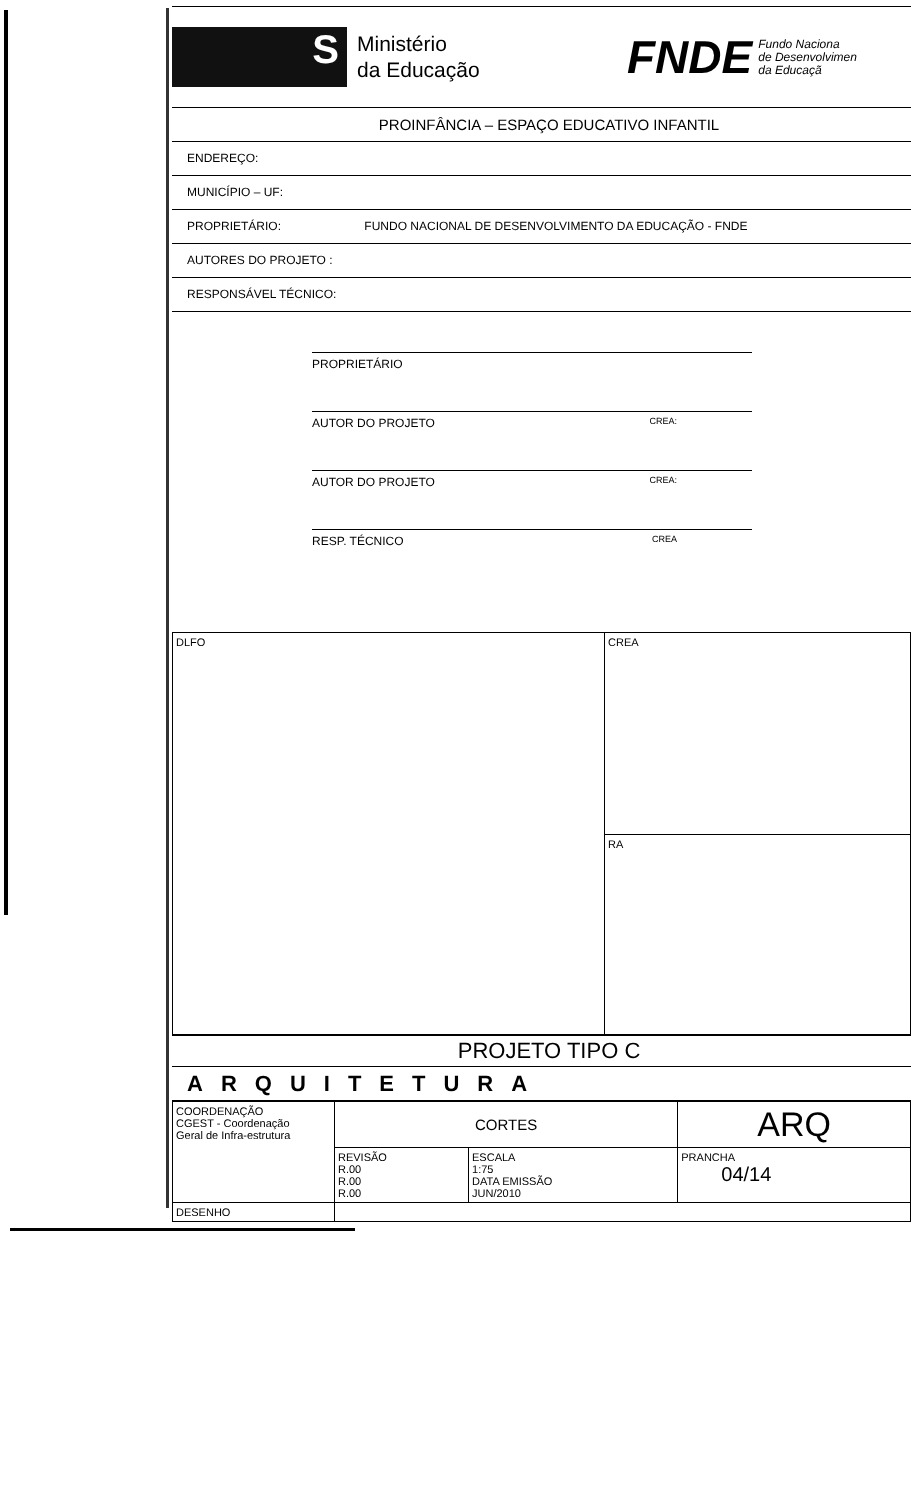S
Ministério
da Educação
FNDE
Fundo Naciona
de Desenvolvimen
da Educaçã
PROINFÂNCIA – ESPAÇO EDUCATIVO INFANTIL
ENDEREÇO:
MUNICÍPIO – UF:
PROPRIETÁRIO: FUNDO NACIONAL DE DESENVOLVIMENTO DA EDUCAÇÃO - FNDE
AUTORES DO PROJETO :
RESPONSÁVEL TÉCNICO:
PROPRIETÁRIO
AUTOR DO PROJETO CREA:
AUTOR DO PROJETO CREA:
RESP. TÉCNICO CREA
| DLFO | CREA |
| | RA |
PROJETO TIPO C
ARQUITETURA
| COORDENAÇÃO CGEST - Coordenação Geral de Infra-estrutura | CORTES | | ARQ |
| | REVISÃO R.00 R.00 R.00 | ESCALA 1:75 DATA EMISSÃO JUN/2010 | PRANCHA 04/14 |
| DESENHO | | | |